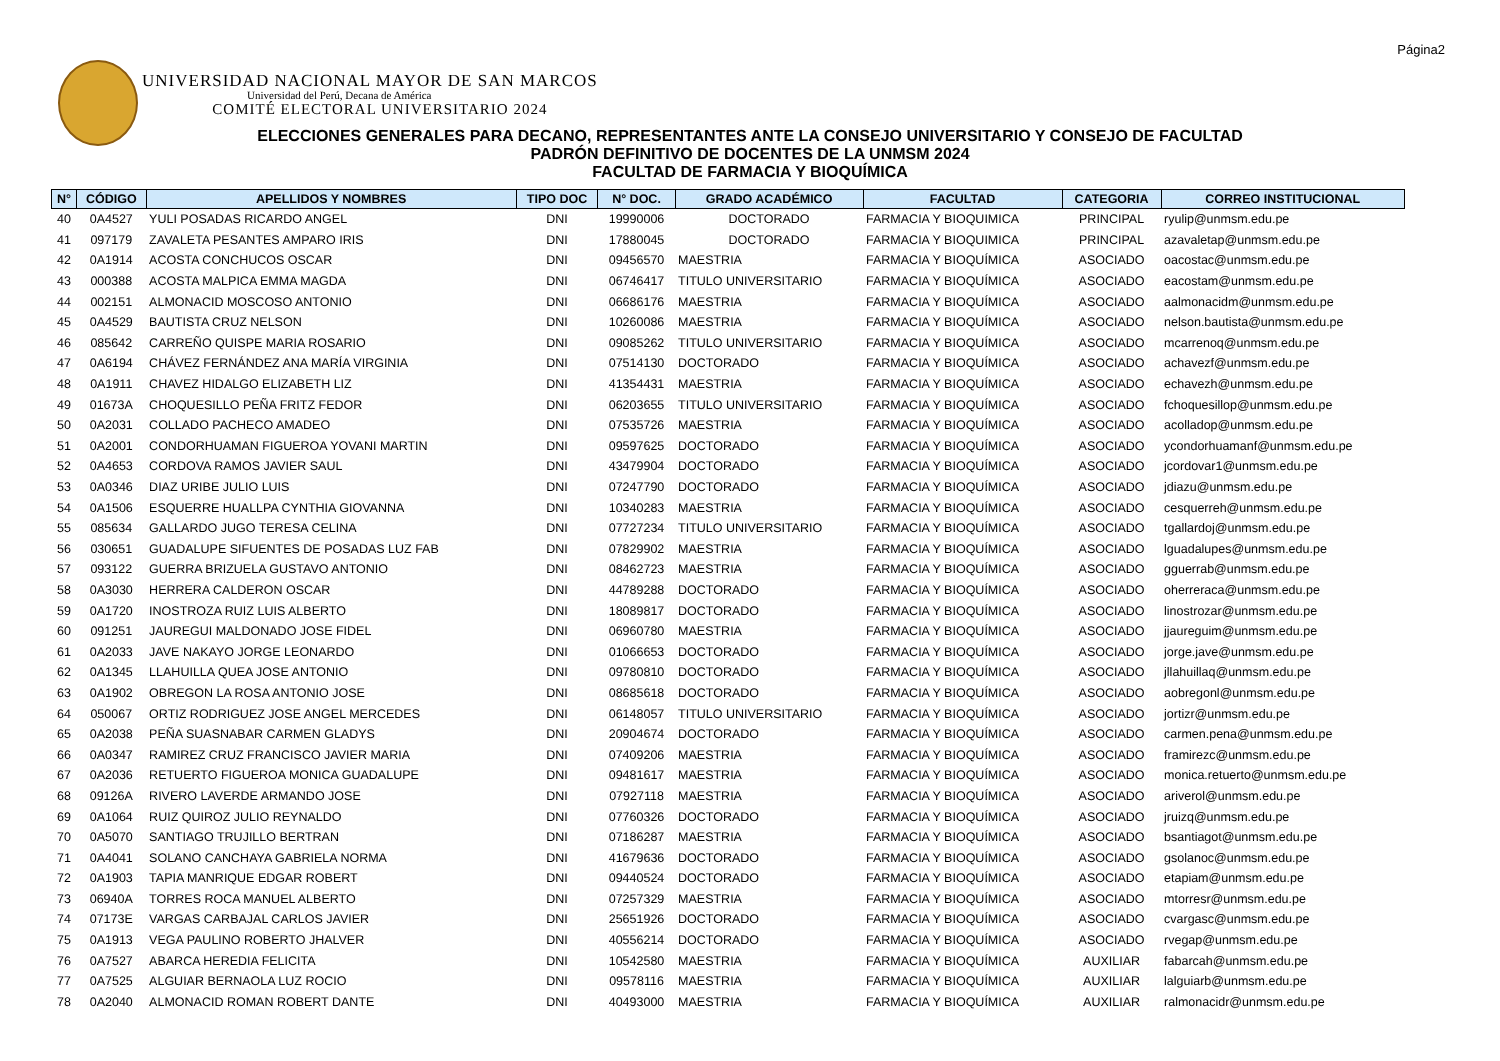Página2
UNIVERSIDAD NACIONAL MAYOR DE SAN MARCOS
Universidad del Perú, Decana de América
COMITÉ ELECTORAL UNIVERSITARIO 2024
ELECCIONES GENERALES PARA DECANO, REPRESENTANTES ANTE LA CONSEJO UNIVERSITARIO Y CONSEJO DE FACULTAD
PADRÓN DEFINITIVO DE DOCENTES DE LA UNMSM 2024
FACULTAD DE FARMACIA Y BIOQUÍMICA
| N° | CÓDIGO | APELLIDOS Y NOMBRES | TIPO DOC | N° DOC. | GRADO ACADÉMICO | FACULTAD | CATEGORIA | CORREO INSTITUCIONAL |
| --- | --- | --- | --- | --- | --- | --- | --- | --- |
| 40 | 0A4527 | YULI POSADAS RICARDO ANGEL | DNI | 19990006 | DOCTORADO | FARMACIA Y BIOQUIMICA | PRINCIPAL | ryulip@unmsm.edu.pe |
| 41 | 097179 | ZAVALETA PESANTES AMPARO IRIS | DNI | 17880045 | DOCTORADO | FARMACIA Y BIOQUIMICA | PRINCIPAL | azavaletap@unmsm.edu.pe |
| 42 | 0A1914 | ACOSTA CONCHUCOS OSCAR | DNI | 09456570 | MAESTRIA | FARMACIA Y BIOQUÍMICA | ASOCIADO | oacostac@unmsm.edu.pe |
| 43 | 000388 | ACOSTA MALPICA EMMA MAGDA | DNI | 06746417 | TITULO UNIVERSITARIO | FARMACIA Y BIOQUÍMICA | ASOCIADO | eacostam@unmsm.edu.pe |
| 44 | 002151 | ALMONACID MOSCOSO ANTONIO | DNI | 06686176 | MAESTRIA | FARMACIA Y BIOQUÍMICA | ASOCIADO | aalmonacidm@unmsm.edu.pe |
| 45 | 0A4529 | BAUTISTA CRUZ NELSON | DNI | 10260086 | MAESTRIA | FARMACIA Y BIOQUÍMICA | ASOCIADO | nelson.bautista@unmsm.edu.pe |
| 46 | 085642 | CARREÑO QUISPE MARIA ROSARIO | DNI | 09085262 | TITULO UNIVERSITARIO | FARMACIA Y BIOQUÍMICA | ASOCIADO | mcarrenoq@unmsm.edu.pe |
| 47 | 0A6194 | CHÁVEZ FERNÁNDEZ ANA MARÍA VIRGINIA | DNI | 07514130 | DOCTORADO | FARMACIA Y BIOQUÍMICA | ASOCIADO | achavezf@unmsm.edu.pe |
| 48 | 0A1911 | CHAVEZ HIDALGO ELIZABETH LIZ | DNI | 41354431 | MAESTRIA | FARMACIA Y BIOQUÍMICA | ASOCIADO | echavezh@unmsm.edu.pe |
| 49 | 01673A | CHOQUESILLO PEÑA FRITZ FEDOR | DNI | 06203655 | TITULO UNIVERSITARIO | FARMACIA Y BIOQUÍMICA | ASOCIADO | fchoquesillop@unmsm.edu.pe |
| 50 | 0A2031 | COLLADO PACHECO AMADEO | DNI | 07535726 | MAESTRIA | FARMACIA Y BIOQUÍMICA | ASOCIADO | acolladop@unmsm.edu.pe |
| 51 | 0A2001 | CONDORHUAMAN FIGUEROA YOVANI MARTIN | DNI | 09597625 | DOCTORADO | FARMACIA Y BIOQUÍMICA | ASOCIADO | ycondorhuamanf@unmsm.edu.pe |
| 52 | 0A4653 | CORDOVA RAMOS JAVIER SAUL | DNI | 43479904 | DOCTORADO | FARMACIA Y BIOQUÍMICA | ASOCIADO | jcordovar1@unmsm.edu.pe |
| 53 | 0A0346 | DIAZ URIBE JULIO LUIS | DNI | 07247790 | DOCTORADO | FARMACIA Y BIOQUÍMICA | ASOCIADO | jdiazu@unmsm.edu.pe |
| 54 | 0A1506 | ESQUERRE HUALLPA CYNTHIA GIOVANNA | DNI | 10340283 | MAESTRIA | FARMACIA Y BIOQUÍMICA | ASOCIADO | cesquerreh@unmsm.edu.pe |
| 55 | 085634 | GALLARDO JUGO TERESA CELINA | DNI | 07727234 | TITULO UNIVERSITARIO | FARMACIA Y BIOQUÍMICA | ASOCIADO | tgallardoj@unmsm.edu.pe |
| 56 | 030651 | GUADALUPE SIFUENTES DE POSADAS LUZ FAB | DNI | 07829902 | MAESTRIA | FARMACIA Y BIOQUÍMICA | ASOCIADO | lguadalupes@unmsm.edu.pe |
| 57 | 093122 | GUERRA BRIZUELA GUSTAVO ANTONIO | DNI | 08462723 | MAESTRIA | FARMACIA Y BIOQUÍMICA | ASOCIADO | gguerrab@unmsm.edu.pe |
| 58 | 0A3030 | HERRERA CALDERON OSCAR | DNI | 44789288 | DOCTORADO | FARMACIA Y BIOQUÍMICA | ASOCIADO | oherreraca@unmsm.edu.pe |
| 59 | 0A1720 | INOSTROZA RUIZ LUIS ALBERTO | DNI | 18089817 | DOCTORADO | FARMACIA Y BIOQUÍMICA | ASOCIADO | linostrozar@unmsm.edu.pe |
| 60 | 091251 | JAUREGUI MALDONADO JOSE FIDEL | DNI | 06960780 | MAESTRIA | FARMACIA Y BIOQUÍMICA | ASOCIADO | jjaureguim@unmsm.edu.pe |
| 61 | 0A2033 | JAVE NAKAYO JORGE LEONARDO | DNI | 01066653 | DOCTORADO | FARMACIA Y BIOQUÍMICA | ASOCIADO | jorge.jave@unmsm.edu.pe |
| 62 | 0A1345 | LLAHUILLA QUEA JOSE ANTONIO | DNI | 09780810 | DOCTORADO | FARMACIA Y BIOQUÍMICA | ASOCIADO | jllahuillaq@unmsm.edu.pe |
| 63 | 0A1902 | OBREGON LA ROSA ANTONIO JOSE | DNI | 08685618 | DOCTORADO | FARMACIA Y BIOQUÍMICA | ASOCIADO | aobregonl@unmsm.edu.pe |
| 64 | 050067 | ORTIZ RODRIGUEZ JOSE ANGEL MERCEDES | DNI | 06148057 | TITULO UNIVERSITARIO | FARMACIA Y BIOQUÍMICA | ASOCIADO | jortizr@unmsm.edu.pe |
| 65 | 0A2038 | PEÑA SUASNABAR CARMEN GLADYS | DNI | 20904674 | DOCTORADO | FARMACIA Y BIOQUÍMICA | ASOCIADO | carmen.pena@unmsm.edu.pe |
| 66 | 0A0347 | RAMIREZ CRUZ FRANCISCO JAVIER MARIA | DNI | 07409206 | MAESTRIA | FARMACIA Y BIOQUÍMICA | ASOCIADO | framirezc@unmsm.edu.pe |
| 67 | 0A2036 | RETUERTO FIGUEROA MONICA GUADALUPE | DNI | 09481617 | MAESTRIA | FARMACIA Y BIOQUÍMICA | ASOCIADO | monica.retuerto@unmsm.edu.pe |
| 68 | 09126A | RIVERO LAVERDE ARMANDO JOSE | DNI | 07927118 | MAESTRIA | FARMACIA Y BIOQUÍMICA | ASOCIADO | ariverol@unmsm.edu.pe |
| 69 | 0A1064 | RUIZ QUIROZ JULIO REYNALDO | DNI | 07760326 | DOCTORADO | FARMACIA Y BIOQUÍMICA | ASOCIADO | jruizq@unmsm.edu.pe |
| 70 | 0A5070 | SANTIAGO TRUJILLO BERTRAN | DNI | 07186287 | MAESTRIA | FARMACIA Y BIOQUÍMICA | ASOCIADO | bsantiagot@unmsm.edu.pe |
| 71 | 0A4041 | SOLANO CANCHAYA GABRIELA NORMA | DNI | 41679636 | DOCTORADO | FARMACIA Y BIOQUÍMICA | ASOCIADO | gsolanoc@unmsm.edu.pe |
| 72 | 0A1903 | TAPIA MANRIQUE EDGAR ROBERT | DNI | 09440524 | DOCTORADO | FARMACIA Y BIOQUÍMICA | ASOCIADO | etapiam@unmsm.edu.pe |
| 73 | 06940A | TORRES ROCA MANUEL ALBERTO | DNI | 07257329 | MAESTRIA | FARMACIA Y BIOQUÍMICA | ASOCIADO | mtorresr@unmsm.edu.pe |
| 74 | 07173E | VARGAS CARBAJAL CARLOS JAVIER | DNI | 25651926 | DOCTORADO | FARMACIA Y BIOQUÍMICA | ASOCIADO | cvargasc@unmsm.edu.pe |
| 75 | 0A1913 | VEGA PAULINO ROBERTO JHALVER | DNI | 40556214 | DOCTORADO | FARMACIA Y BIOQUÍMICA | ASOCIADO | rvegap@unmsm.edu.pe |
| 76 | 0A7527 | ABARCA HEREDIA FELICITA | DNI | 10542580 | MAESTRIA | FARMACIA Y BIOQUÍMICA | AUXILIAR | fabarcah@unmsm.edu.pe |
| 77 | 0A7525 | ALGUIAR BERNAOLA LUZ ROCIO | DNI | 09578116 | MAESTRIA | FARMACIA Y BIOQUÍMICA | AUXILIAR | lalguiarb@unmsm.edu.pe |
| 78 | 0A2040 | ALMONACID ROMAN ROBERT DANTE | DNI | 40493000 | MAESTRIA | FARMACIA Y BIOQUÍMICA | AUXILIAR | ralmonacidr@unmsm.edu.pe |